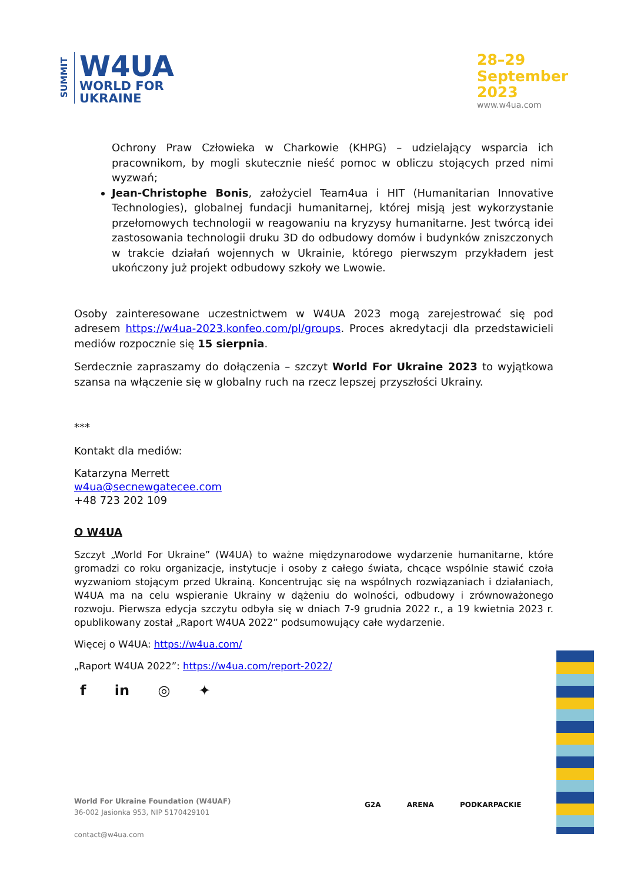SUMMIT
W4UA
WORLD FOR
UKRAINE
28–29
September
2023
www.w4ua.com
Ochrony Praw Człowieka w Charkowie (KHPG) – udzielający wsparcia ich pracownikom, by mogli skutecznie nieść pomoc w obliczu stojących przed nimi wyzwań;
Jean-Christophe Bonis, założyciel Team4ua i HIT (Humanitarian Innovative Technologies), globalnej fundacji humanitarnej, której misją jest wykorzystanie przełomowych technologii w reagowaniu na kryzysy humanitarne. Jest twórcą idei zastosowania technologii druku 3D do odbudowy domów i budynków zniszczonych w trakcie działań wojennych w Ukrainie, którego pierwszym przykładem jest ukończony już projekt odbudowy szkoły we Lwowie.
Osoby zainteresowane uczestnictwem w W4UA 2023 mogą zarejestrować się pod adresem https://w4ua-2023.konfeo.com/pl/groups. Proces akredytacji dla przedstawicieli mediów rozpocznie się 15 sierpnia.
Serdecznie zapraszamy do dołączenia – szczyt World For Ukraine 2023 to wyjątkowa szansa na włączenie się w globalny ruch na rzecz lepszej przyszłości Ukrainy.
***
Kontakt dla mediów:
Katarzyna Merrett
w4ua@secnewgatecee.com
+48 723 202 109
O W4UA
Szczyt „World For Ukraine” (W4UA) to ważne międzynarodowe wydarzenie humanitarne, które gromadzi co roku organizacje, instytucje i osoby z całego świata, chcące wspólnie stawić czoła wyzwaniom stojącym przed Ukrainą. Koncentrując się na wspólnych rozwiązaniach i działaniach, W4UA ma na celu wspieranie Ukrainy w dążeniu do wolności, odbudowy i zrównoważonego rozwoju. Pierwsza edycja szczytu odbyła się w dniach 7-9 grudnia 2022 r., a 19 kwietnia 2023 r. opublikowany został „Raport W4UA 2022” podsumowujący całe wydarzenie.
Więcej o W4UA: https://w4ua.com/
„Raport W4UA 2022”: https://w4ua.com/report-2022/
f in ◎ ✦
World For Ukraine Foundation (W4UAF)
36-002 Jasionka 953, NIP 5170429101
contact@w4ua.com
G2A ARENA PODKARPACKIE